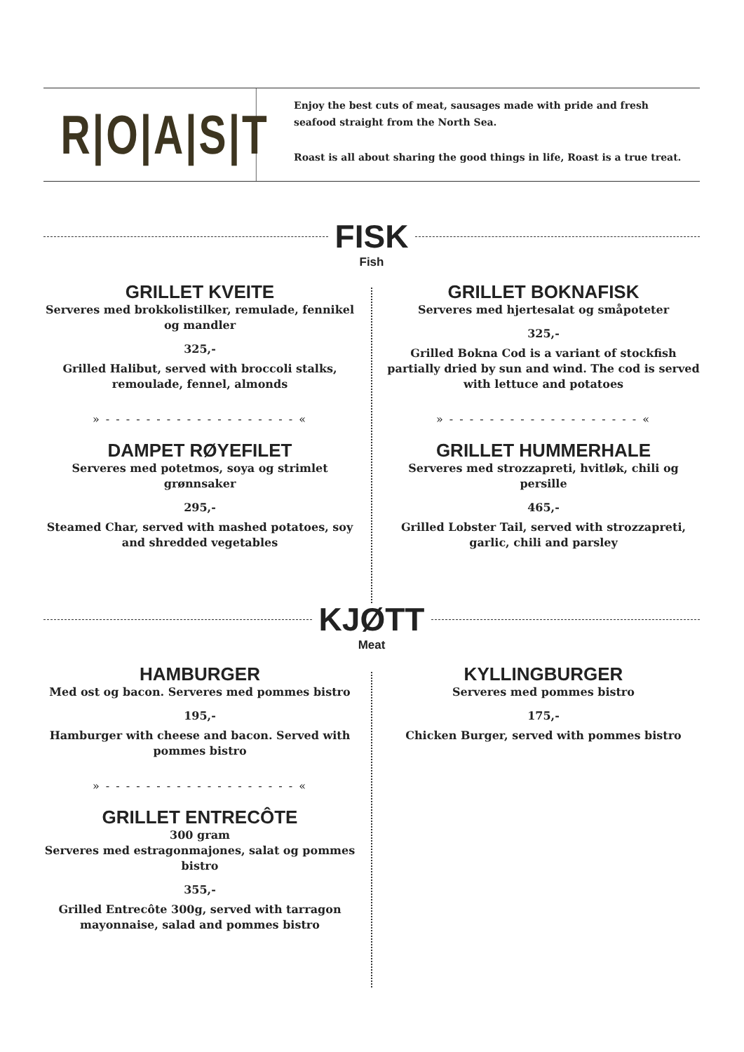R|O|A|S|T
Enjoy the best cuts of meat, sausages made with pride and fresh seafood straight from the North Sea.
Roast is all about sharing the good things in life, Roast is a true treat.
FISK
Fish
GRILLET KVEITE
Serveres med brokkolistilker, remulade, fennikel og mandler
325,-
Grilled Halibut, served with broccoli stalks, remoulade, fennel, almonds
» - - - - - - - - - - - - - - - - - - - «
DAMPET RØYEFILET
Serveres med potetmos, soya og strimlet grønnsaker
295,-
Steamed Char, served with mashed potatoes, soy and shredded vegetables
GRILLET BOKNAFISK
Serveres med hjertesalat og småpoteter
325,-
Grilled Bokna Cod is a variant of stockfish partially dried by sun and wind. The cod is served with lettuce and potatoes
» - - - - - - - - - - - - - - - - - - - «
GRILLET HUMMERHALE
Serveres med strozzapreti, hvitløk, chili og persille
465,-
Grilled Lobster Tail, served with strozzapreti, garlic, chili and parsley
KJØTT
Meat
HAMBURGER
Med ost og bacon. Serveres med pommes bistro
195,-
Hamburger with cheese and bacon. Served with pommes bistro
» - - - - - - - - - - - - - - - - - - - «
GRILLET ENTRECÔTE
300 gram
Serveres med estragonmajones, salat og pommes bistro
355,-
Grilled Entrecôte 300g, served with tarragon mayonnaise, salad and pommes bistro
KYLLINGBURGER
Serveres med pommes bistro
175,-
Chicken Burger, served with pommes bistro